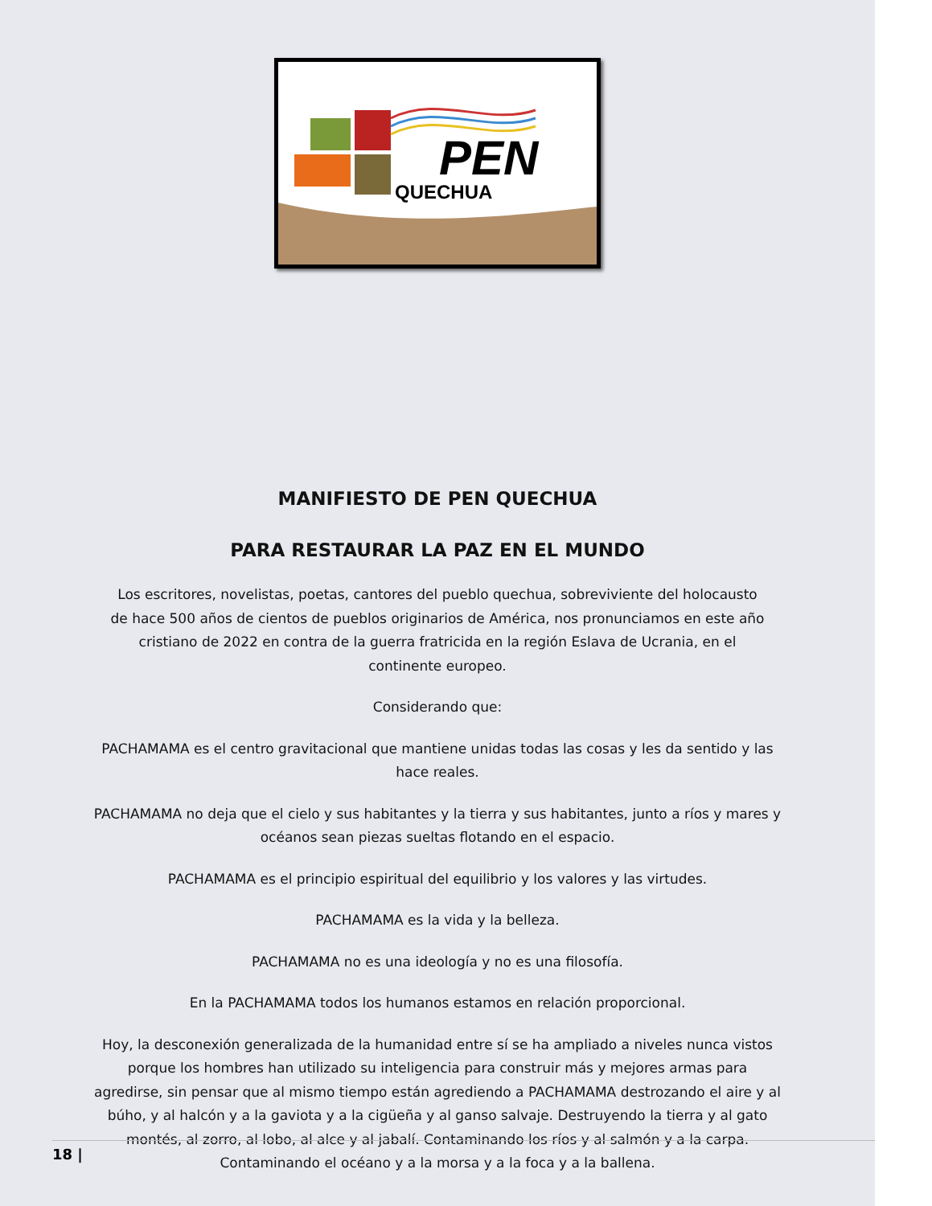PEN
QUECHUA
MANIFIESTO DE PEN QUECHUA
PARA RESTAURAR LA PAZ EN EL MUNDO
Los escritores, novelistas, poetas, cantores del pueblo quechua, sobreviviente del holocausto de hace 500 años de cientos de pueblos originarios de América, nos pronunciamos en este año cristiano de 2022 en contra de la guerra fratricida en la región Eslava de Ucrania, en el continente europeo.
Considerando que:
PACHAMAMA es el centro gravitacional que mantiene unidas todas las cosas y les da sentido y las hace reales.
PACHAMAMA no deja que el cielo y sus habitantes y la tierra y sus habitantes, junto a ríos y mares y océanos sean piezas sueltas flotando en el espacio.
PACHAMAMA es el principio espiritual del equilibrio y los valores y las virtudes.
PACHAMAMA es la vida y la belleza.
PACHAMAMA no es una ideología y no es una filosofía.
En la PACHAMAMA todos los humanos estamos en relación proporcional.
Hoy, la desconexión generalizada de la humanidad entre sí se ha ampliado a niveles nunca vistos porque los hombres han utilizado su inteligencia para construir más y mejores armas para agredirse, sin pensar que al mismo tiempo están agrediendo a PACHAMAMA destrozando el aire y al búho, y al halcón y a la gaviota y a la cigüeña y al ganso salvaje. Destruyendo la tierra y al gato montés, al zorro, al lobo, al alce y al jabalí. Contaminando los ríos y al salmón y a la carpa. Contaminando el océano y a la morsa y a la foca y a la ballena.
18 |